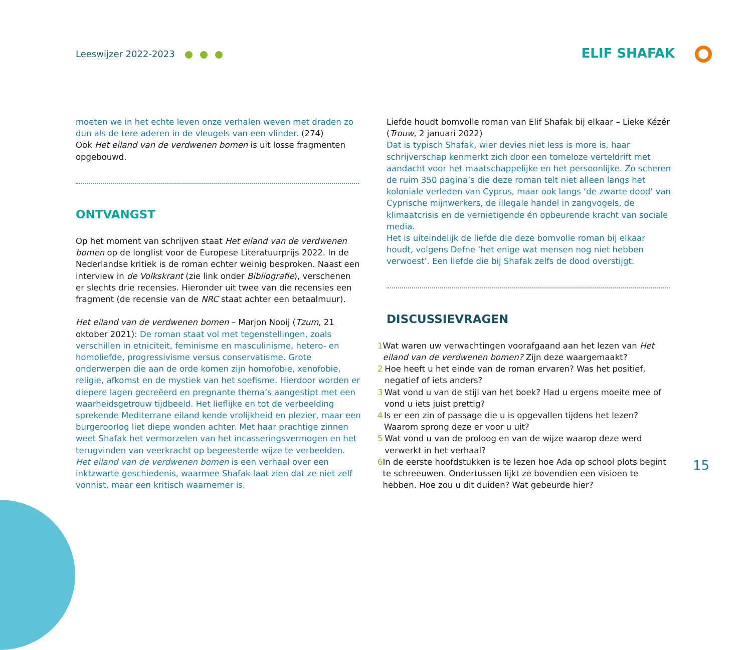Leeswijzer 2022-2023
ELIF SHAFAK
moeten we in het echte leven onze verhalen weven met draden zo dun als de tere aderen in de vleugels van een vlinder. (274)
Ook Het eiland van de verdwenen bomen is uit losse fragmenten opgebouwd.
ONTVANGST
Op het moment van schrijven staat Het eiland van de verdwenen bomen op de longlist voor de Europese Literatuurprijs 2022. In de Nederlandse kritiek is de roman echter weinig besproken. Naast een interview in de Volkskrant (zie link onder Bibliografie), verschenen er slechts drie recensies. Hieronder uit twee van die recensies een fragment (de recensie van de NRC staat achter een betaalmuur).
Het eiland van de verdwenen bomen – Marjon Nooij (Tzum, 21 oktober 2021): De roman staat vol met tegenstellingen, zoals verschillen in etniciteit, feminisme en masculinisme, hetero- en homoliefde, progressivisme versus conservatisme. Grote onderwerpen die aan de orde komen zijn homofobie, xenofobie, religie, afkomst en de mystiek van het soefisme. Hierdoor worden er diepere lagen gecreëerd en pregnante thema’s aangestipt met een waarheidsgetrouw tijdbeeld. Het lieflijke en tot de verbeelding sprekende Mediterrane eiland kende vrolijkheid en plezier, maar een burgeroorlog liet diepe wonden achter. Met haar prachtige zinnen weet Shafak het vermorzelen van het incasseringsvermogen en het terugvinden van veerkracht op begeesterde wijze te verbeelden. Het eiland van de verdwenen bomen is een verhaal over een inktzwarte geschiedenis, waarmee Shafak laat zien dat ze niet zelf vonnist, maar een kritisch waarnemer is.
Liefde houdt bomvolle roman van Elif Shafak bij elkaar – Lieke Kézér (Trouw, 2 januari 2022)
Dat is typisch Shafak, wier devies niet less is more is, haar schrijverschap kenmerkt zich door een tomeloze verteldrift met aandacht voor het maatschappelijke en het persoonlijke. Zo scheren de ruim 350 pagina’s die deze roman telt niet alleen langs het koloniale verleden van Cyprus, maar ook langs ‘de zwarte dood’ van Cyprische mijnwerkers, de illegale handel in zangvogels, de klimaatcrisis en de vernietigende én opbeurende kracht van sociale media.
Het is uiteindelijk de liefde die deze bomvolle roman bij elkaar houdt, volgens Defne ‘het enige wat mensen nog niet hebben verwoest’. Een liefde die bij Shafak zelfs de dood overstijgt.
DISCUSSIEVRAGEN
1 Wat waren uw verwachtingen voorafgaand aan het lezen van Het eiland van de verdwenen bomen? Zijn deze waargemaakt?
2 Hoe heeft u het einde van de roman ervaren? Was het positief, negatief of iets anders?
3 Wat vond u van de stijl van het boek? Had u ergens moeite mee of vond u iets juist prettig?
4 Is er een zin of passage die u is opgevallen tijdens het lezen? Waarom sprong deze er voor u uit?
5 Wat vond u van de proloog en van de wijze waarop deze werd verwerkt in het verhaal?
6 In de eerste hoofdstukken is te lezen hoe Ada op school plots begint te schreeuwen. Ondertussen lijkt ze bovendien een visioen te hebben. Hoe zou u dit duiden? Wat gebeurde hier?
15